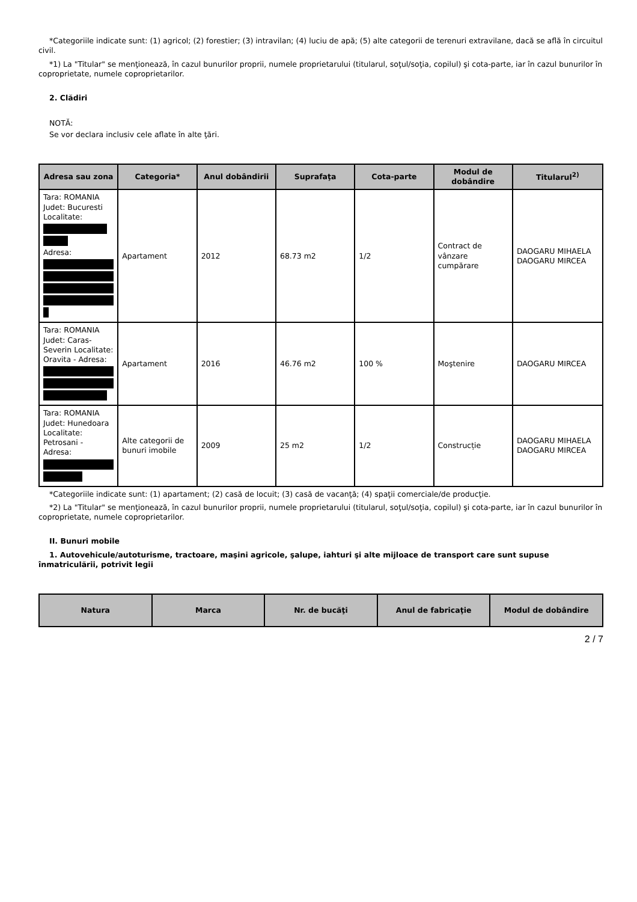*Categoriile indicate sunt: (1) agricol; (2) forestier; (3) intravilan; (4) luciu de apă; (5) alte categorii de terenuri extravilane, dacă se află în circuitul civil.
*1) La "Titular" se menţionează, în cazul bunurilor proprii, numele proprietarului (titularul, soţul/soţia, copilul) şi cota-parte, iar în cazul bunurilor în coproprietate, numele coproprietarilor.
2. Clădiri
NOTĂ:
Se vor declara inclusiv cele aflate în alte ţări.
| Adresa sau zona | Categoria* | Anul dobândirii | Suprafaţa | Cota-parte | Modul de dobândire | Titularul<sup>2)</sup> |
| --- | --- | --- | --- | --- | --- | --- |
| Tara: ROMANIA Judet: Bucuresti Localitate: Adresa: | Apartament | 2012 | 68.73 m2 | 1/2 | Contract de vânzare cumpărare | DAOGARU MIHAELA DAOGARU MIRCEA |
| Tara: ROMANIA Judet: Caras-Severin Localitate: Oravita - Adresa: | Apartament | 2016 | 46.76 m2 | 100 % | Moştenire | DAOGARU MIRCEA |
| Tara: ROMANIA Judet: Hunedoara Localitate: Petrosani - Adresa: | Alte categorii de bunuri imobile | 2009 | 25 m2 | 1/2 | Construcție | DAOGARU MIHAELA DAOGARU MIRCEA |
*Categoriile indicate sunt: (1) apartament; (2) casă de locuit; (3) casă de vacanţă; (4) spaţii comerciale/de producţie.
*2) La "Titular" se menţionează, în cazul bunurilor proprii, numele proprietarului (titularul, soţul/soţia, copilul) şi cota-parte, iar în cazul bunurilor în coproprietate, numele coproprietarilor.
II. Bunuri mobile
1. Autovehicule/autoturisme, tractoare, maşini agricole, şalupe, iahturi şi alte mijloace de transport care sunt supuse înmatriculării, potrivit legii
| Natura | Marca | Nr. de bucăţi | Anul de fabricaţie | Modul de dobândire |
| --- | --- | --- | --- | --- |
2 / 7